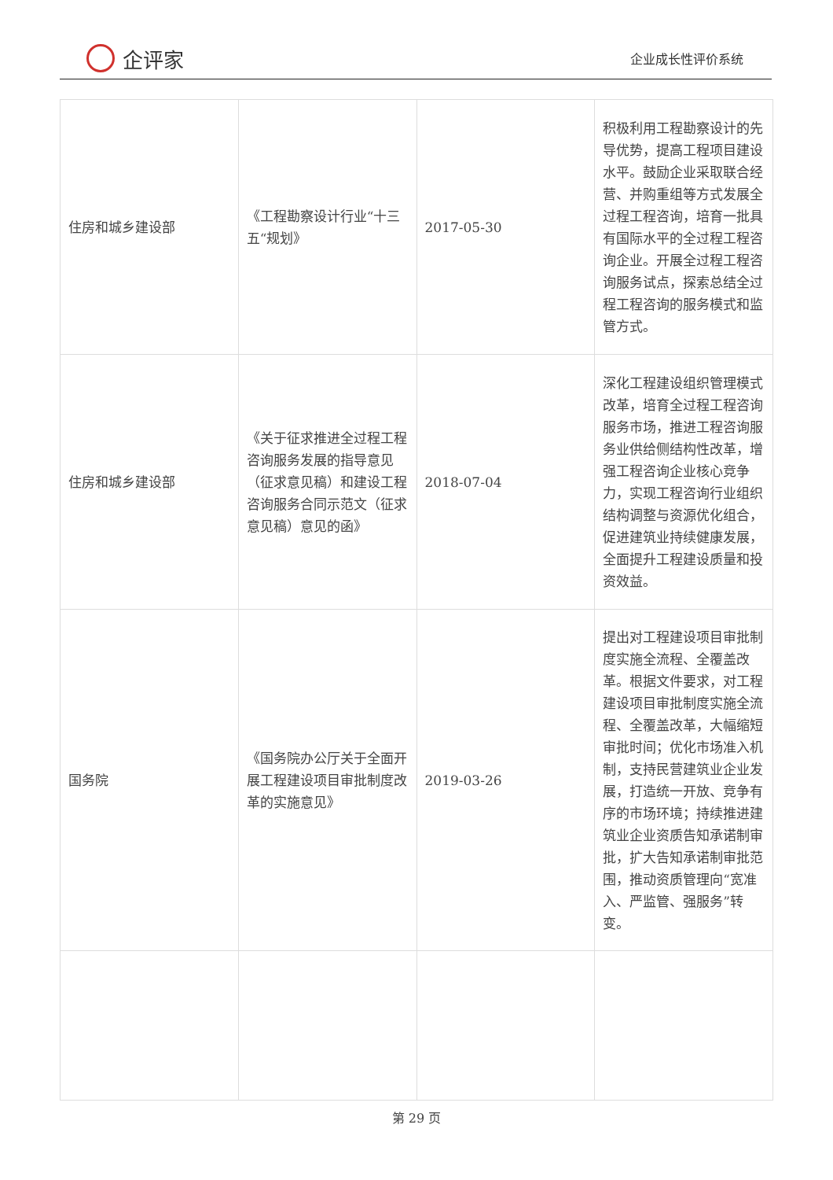企评家
企业成长性评价系统
| 住房和城乡建设部 | 《工程勘察设计行业“十三五“规划》 | 2017-05-30 | 积极利用工程勘察设计的先导优势，提高工程项目建设水平。鼓励企业采取联合经营、并购重组等方式发展全过程工程咨询，培育一批具有国际水平的全过程工程咨询企业。开展全过程工程咨询服务试点，探索总结全过程工程咨询的服务模式和监管方式。 |
| 住房和城乡建设部 | 《关于征求推进全过程工程咨询服务发展的指导意见（征求意见稿）和建设工程咨询服务合同示范文（征求意见稿）意见的函》 | 2018-07-04 | 深化工程建设组织管理模式改革，培育全过程工程咨询服务市场，推进工程咨询服务业供给侧结构性改革，增强工程咨询企业核心竞争力，实现工程咨询行业组织结构调整与资源优化组合，促进建筑业持续健康发展，全面提升工程建设质量和投资效益。 |
| 国务院 | 《国务院办公厅关于全面开展工程建设项目审批制度改革的实施意见》 | 2019-03-26 | 提出对工程建设项目审批制度实施全流程、全覆盖改革。根据文件要求，对工程建设项目审批制度实施全流程、全覆盖改革，大幅缩短审批时间；优化市场准入机制，支持民营建筑业企业发展，打造统一开放、竞争有序的市场环境；持续推进建筑业企业资质告知承诺制审批，扩大告知承诺制审批范围，推动资质管理向“宽准入、严监管、强服务”转变。 |
第 29 页